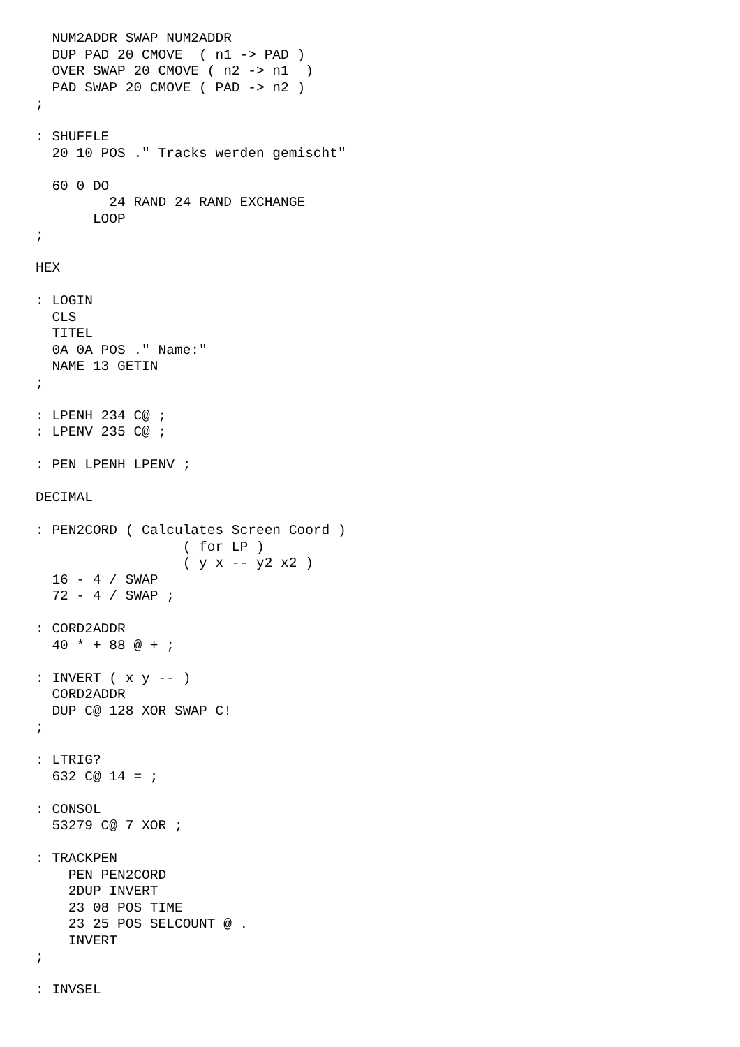NUM2ADDR SWAP NUM2ADDR
  DUP PAD 20 CMOVE  ( n1 -> PAD )
  OVER SWAP 20 CMOVE ( n2 -> n1  )
  PAD SWAP 20 CMOVE ( PAD -> n2 )
;

: SHUFFLE
  20 10 POS ." Tracks werden gemischt"

  60 0 DO
         24 RAND 24 RAND EXCHANGE
       LOOP
;

HEX

: LOGIN
  CLS
  TITEL
  0A 0A POS ." Name:"
  NAME 13 GETIN
;

: LPENH 234 C@ ;
: LPENV 235 C@ ;

: PEN LPENH LPENV ;

DECIMAL

: PEN2CORD ( Calculates Screen Coord )
                  ( for LP )
                  ( y x -- y2 x2 )
  16 - 4 / SWAP
  72 - 4 / SWAP ;

: CORD2ADDR
  40 * + 88 @ + ;

: INVERT ( x y -- )
  CORD2ADDR
  DUP C@ 128 XOR SWAP C!
;

: LTRIG?
  632 C@ 14 = ;

: CONSOL
  53279 C@ 7 XOR ;

: TRACKPEN
    PEN PEN2CORD
    2DUP INVERT
    23 08 POS TIME
    23 25 POS SELCOUNT @ .
    INVERT
;

: INVSEL